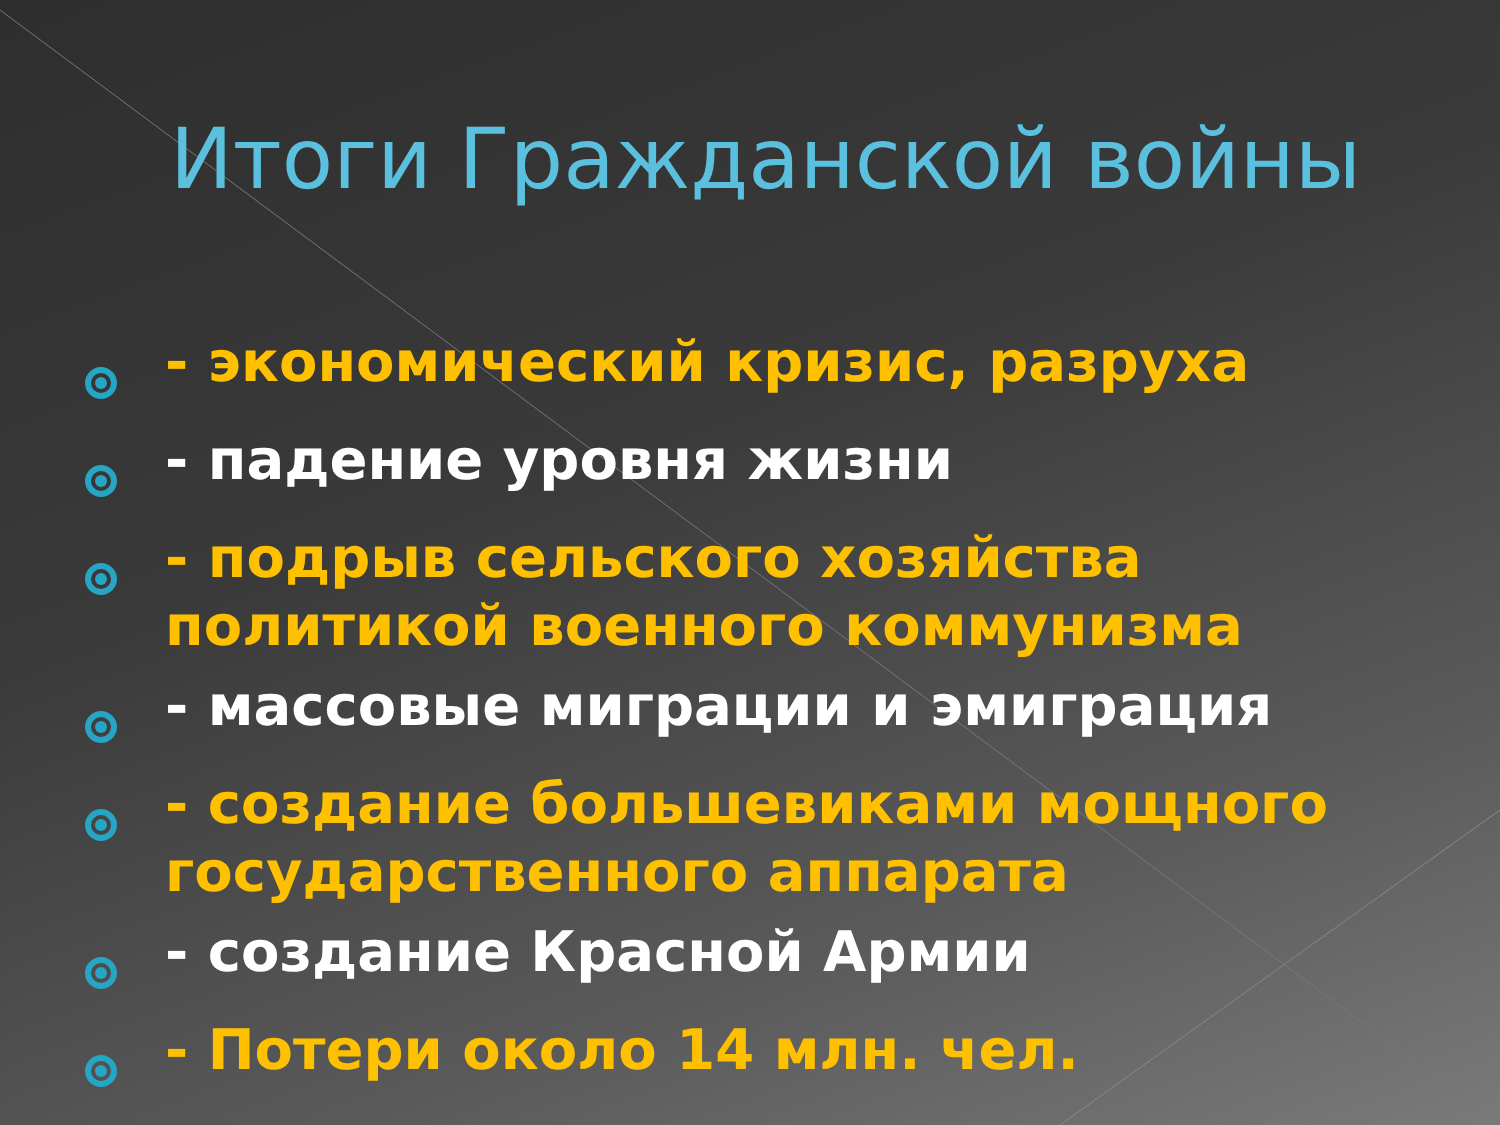Итоги Гражданской войны
- экономический кризис, разруха
- падение уровня жизни
- подрыв сельского хозяйства политикой военного коммунизма
- массовые миграции и эмиграция
- создание большевиками мощного государственного аппарата
- создание Красной Армии
- Потери около 14 млн. чел.